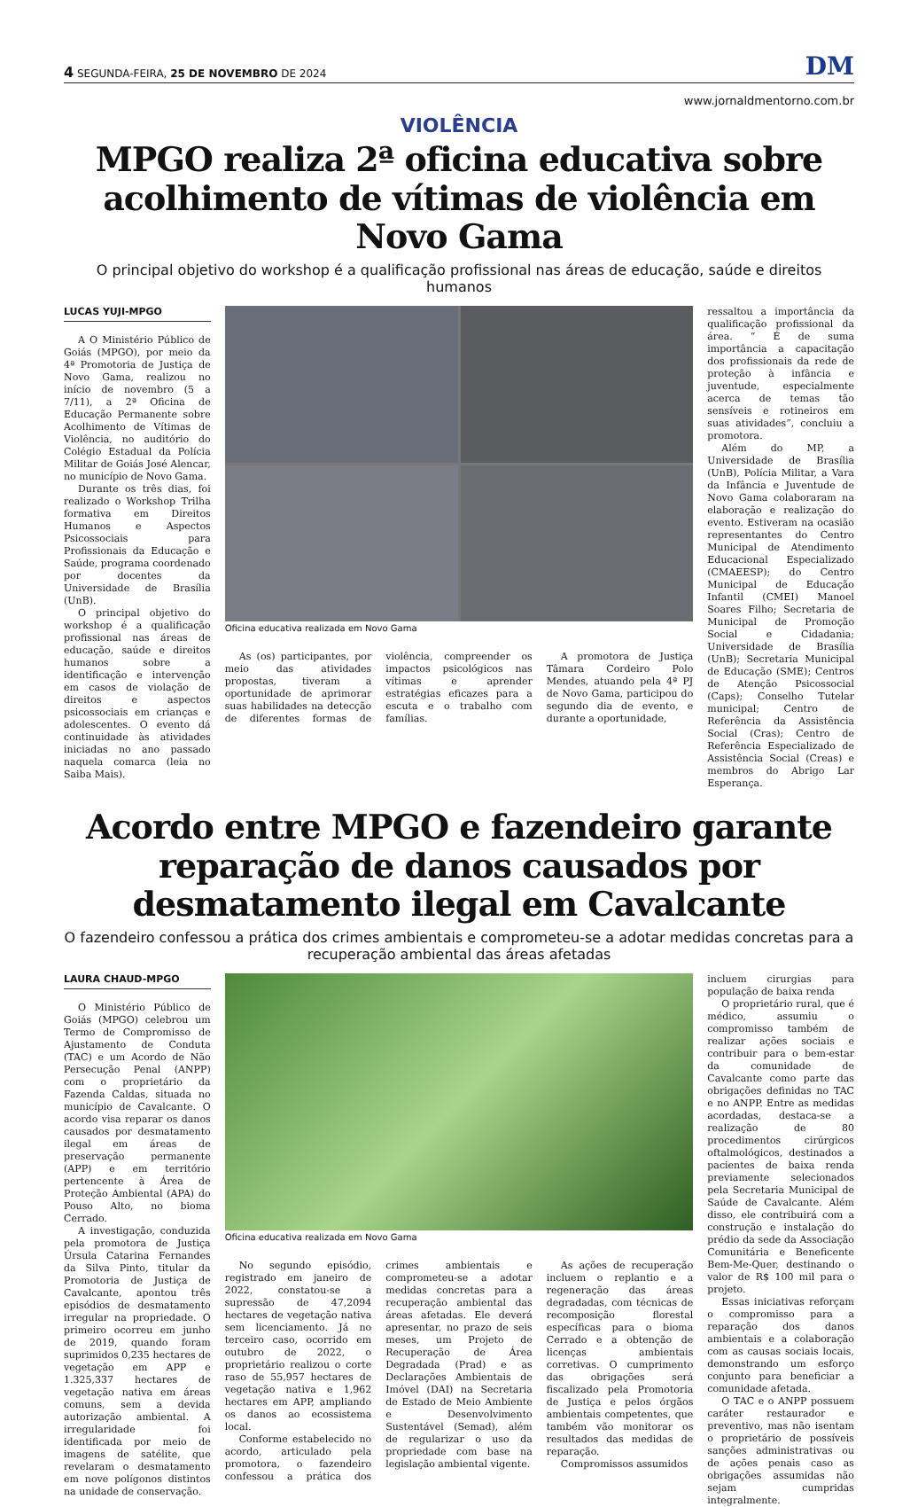4 SEGUNDA-FEIRA, 25 DE NOVEMBRO DE 2024 DM
www.jornaldmentorno.com.br
VIOLÊNCIA
MPGO realiza 2ª oficina educativa sobre acolhimento de vítimas de violência em Novo Gama
O principal objetivo do workshop é a qualificação profissional nas áreas de educação, saúde e direitos humanos
LUCAS YUJI-MPGO
A O Ministério Público de Goiás (MPGO), por meio da 4ª Promotoria de Justiça de Novo Gama, realizou no início de novembro (5 a 7/11), a 2ª Oficina de Educação Permanente sobre Acolhimento de Vítimas de Violência, no auditório do Colégio Estadual da Polícia Militar de Goiás José Alencar, no município de Novo Gama.
Durante os três dias, foi realizado o Workshop Trilha formativa em Direitos Humanos e Aspectos Psicossociais para Profissionais da Educação e Saúde, programa coordenado por docentes da Universidade de Brasília (UnB).
O principal objetivo do workshop é a qualificação profissional nas áreas de educação, saúde e direitos humanos sobre a identificação e intervenção em casos de violação de direitos e aspectos psicossociais em crianças e adolescentes. O evento dá continuidade às atividades iniciadas no ano passado naquela comarca (leia no Saiba Mais).
Oficina educativa realizada em Novo Gama
As (os) participantes, por meio das atividades propostas, tiveram a oportunidade de aprimorar suas habilidades na detecção de diferentes formas de violência, compreender os impactos psicológicos nas vítimas e aprender estratégias eficazes para a escuta e o trabalho com famílias.
A promotora de Justiça Tâmara Cordeiro Polo Mendes, atuando pela 4ª PJ de Novo Gama, participou do segundo dia de evento, e durante a oportunidade,
ressaltou a importância da qualificação profissional da área. “ É de suma importância a capacitação dos profissionais da rede de proteção à infância e juventude, especialmente acerca de temas tão sensíveis e rotineiros em suas atividades”, concluiu a promotora.
Além do MP, a Universidade de Brasília (UnB), Polícia Militar, a Vara da Infância e Juventude de Novo Gama colaboraram na elaboração e realização do evento. Estiveram na ocasião representantes do Centro Municipal de Atendimento Educacional Especializado (CMAEESP); do Centro Municipal de Educação Infantil (CMEI) Manoel Soares Filho; Secretaria de Municipal de Promoção Social e Cidadania; Universidade de Brasília (UnB); Secretaria Municipal de Educação (SME); Centros de Atenção Psicossocial (Caps); Conselho Tutelar municipal; Centro de Referência da Assistência Social (Cras); Centro de Referência Especializado de Assistência Social (Creas) e membros do Abrigo Lar Esperança.
Acordo entre MPGO e fazendeiro garante reparação de danos causados por desmatamento ilegal em Cavalcante
O fazendeiro confessou a prática dos crimes ambientais e comprometeu-se a adotar medidas concretas para a recuperação ambiental das áreas afetadas
LAURA CHAUD-MPGO
O Ministério Público de Goiás (MPGO) celebrou um Termo de Compromisso de Ajustamento de Conduta (TAC) e um Acordo de Não Persecução Penal (ANPP) com o proprietário da Fazenda Caldas, situada no município de Cavalcante. O acordo visa reparar os danos causados por desmatamento ilegal em áreas de preservação permanente (APP) e em território pertencente à Área de Proteção Ambiental (APA) do Pouso Alto, no bioma Cerrado.
A investigação, conduzida pela promotora de Justiça Úrsula Catarina Fernandes da Silva Pinto, titular da Promotoria de Justiça de Cavalcante, apontou três episódios de desmatamento irregular na propriedade. O primeiro ocorreu em junho de 2019, quando foram suprimidos 0,235 hectares de vegetação em APP e 1.325,337 hectares de vegetação nativa em áreas comuns, sem a devida autorização ambiental. A irregularidade foi identificada por meio de imagens de satélite, que revelaram o desmatamento em nove polígonos distintos na unidade de conservação.
Oficina educativa realizada em Novo Gama
No segundo episódio, registrado em janeiro de 2022, constatou-se a supressão de 47,2094 hectares de vegetação nativa sem licenciamento. Já no terceiro caso, ocorrido em outubro de 2022, o proprietário realizou o corte raso de 55,957 hectares de vegetação nativa e 1,962 hectares em APP, ampliando os danos ao ecossistema local.
Conforme estabelecido no acordo, articulado pela promotora, o fazendeiro confessou a prática dos crimes ambientais e comprometeu-se a adotar medidas concretas para a recuperação ambiental das áreas afetadas. Ele deverá apresentar, no prazo de seis meses, um Projeto de Recuperação de Área Degradada (Prad) e as Declarações Ambientais de Imóvel (DAI) na Secretaria de Estado de Meio Ambiente e Desenvolvimento Sustentável (Semad), além de regularizar o uso da propriedade com base na legislação ambiental vigente.
As ações de recuperação incluem o replantio e a regeneração das áreas degradadas, com técnicas de recomposição florestal específicas para o bioma Cerrado e a obtenção de licenças ambientais corretivas. O cumprimento das obrigações será fiscalizado pela Promotoria de Justiça e pelos órgãos ambientais competentes, que também vão monitorar os resultados das medidas de reparação.
Compromissos assumidos
incluem cirurgias para população de baixa renda
O proprietário rural, que é médico, assumiu o compromisso também de realizar ações sociais e contribuir para o bem-estar da comunidade de Cavalcante como parte das obrigações definidas no TAC e no ANPP. Entre as medidas acordadas, destaca-se a realização de 80 procedimentos cirúrgicos oftalmológicos, destinados a pacientes de baixa renda previamente selecionados pela Secretaria Municipal de Saúde de Cavalcante. Além disso, ele contribuirá com a construção e instalação do prédio da sede da Associação Comunitária e Beneficente Bem-Me-Quer, destinando o valor de R$ 100 mil para o projeto.
Essas iniciativas reforçam o compromisso para a reparação dos danos ambientais e a colaboração com as causas sociais locais, demonstrando um esforço conjunto para beneficiar a comunidade afetada.
O TAC e o ANPP possuem caráter restaurador e preventivo, mas não isentam o proprietário de possíveis sanções administrativas ou de ações penais caso as obrigações assumidas não sejam cumpridas integralmente.